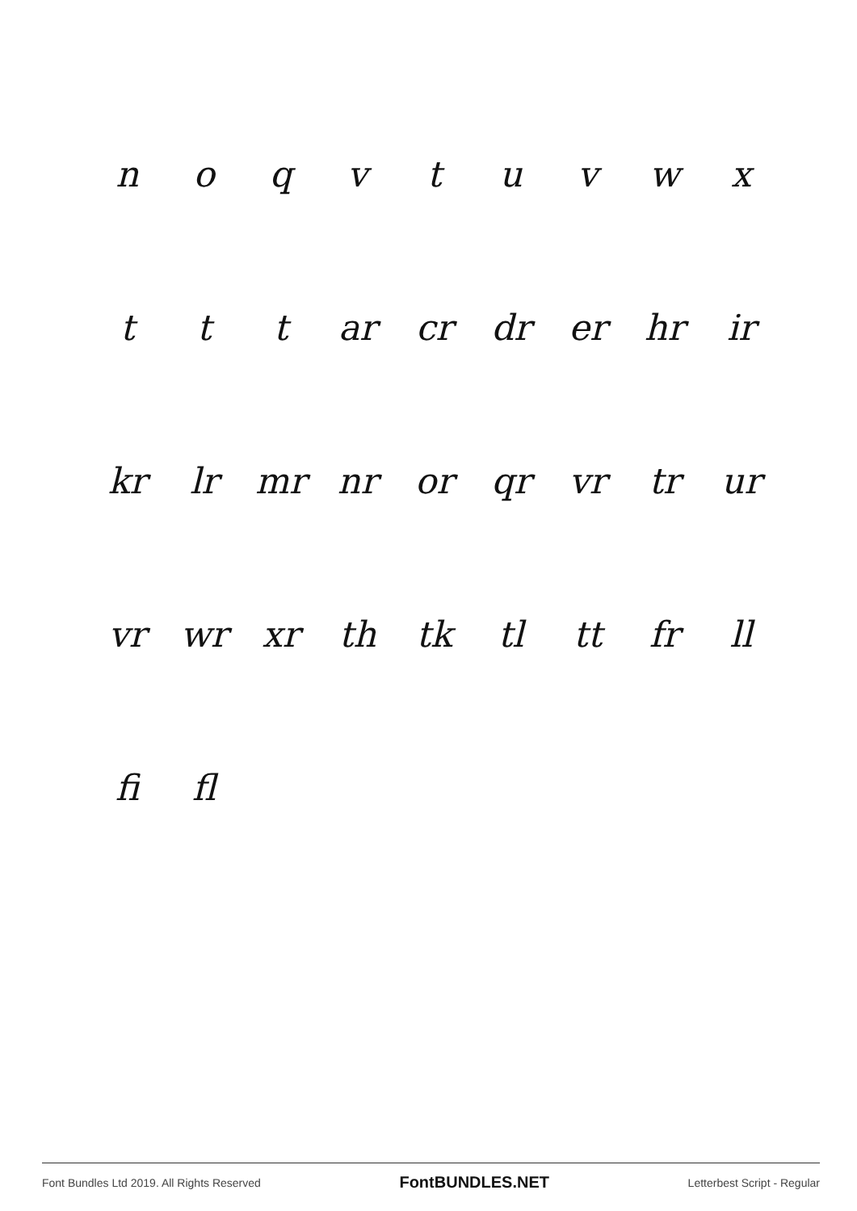n o q v t u v w x
t t t ar cr dr er hr ir
kr lr mr nr or qr vr tr ur
vr wr xr th tk tl tt fr ll
fi fl
Font Bundles Ltd 2019. All Rights Reserved FontBUNDLES.NET Letterbest Script - Regular